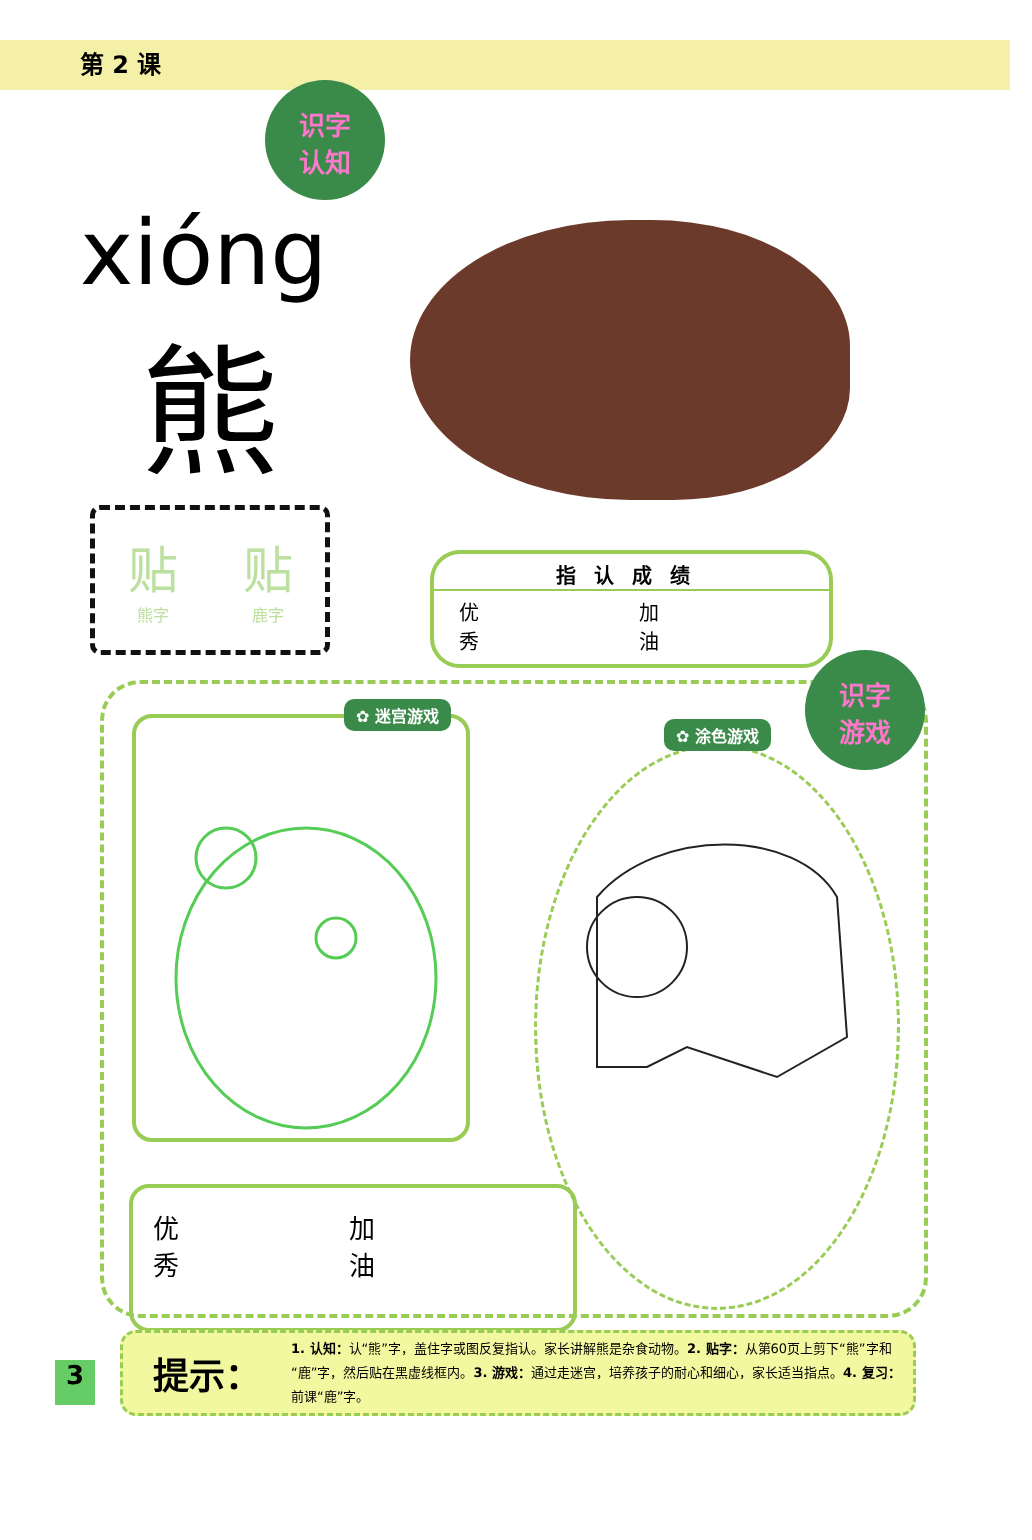第 2 课
识字
认知
xióng
熊
贴熊字
贴鹿字
指认成绩
优
秀 加
油
✿ 迷宫游戏
✿ 涂色游戏
优
秀 加
油
识字
游戏
3
提示：
1. 认知：认“熊”字，盖住字或图反复指认。家长讲解熊是杂食动物。2. 贴字：从第60页上剪下“熊”字和“鹿”字，然后贴在黑虚线框内。3. 游戏：通过走迷宫，培养孩子的耐心和细心，家长适当指点。4. 复习：前课“鹿”字。